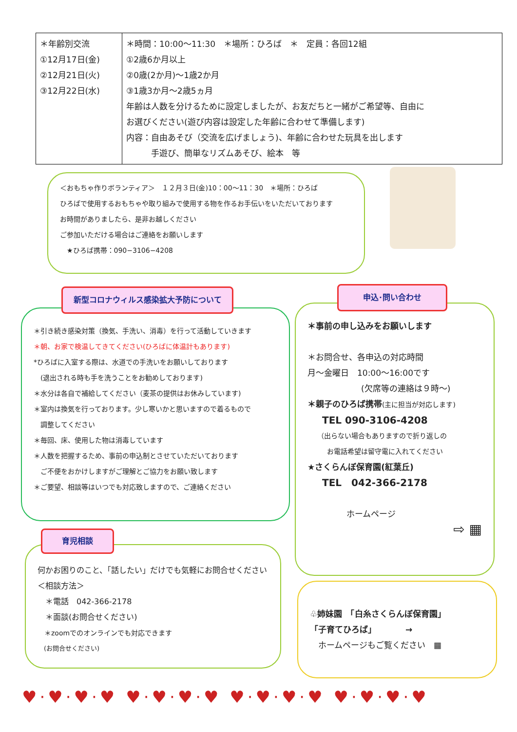| ＊年齢別交流 ①12月17日(金) ②12月21日(火) ③12月22日(水) | ＊時間：10:00～11:30 ＊場所：ひろば ＊ 定員：各回12組 ①2歳6か月以上 ②0歳(2か月)～1歳2か月 ③1歳3か月～2歳5ヵ月 年齢は人数を分けるために設定しましたが、お友だちと一緒がご希望等、自由に お選びください(遊び内容は設定した年齢に合わせて準備します) 内容：自由あそび（交流を広げましょう)、年齢に合わせた玩具を出します 手遊び、簡単なリズムあそび、絵本 等 |
＜おもちゃ作りボランティア＞　１２月３日(金)10：00～11：30　＊場所：ひろば
ひろばで使用するおもちゃや取り組みで使用する物を作るお手伝いをいただいております
お時間がありましたら、是非お越しください
ご参加いただける場合はご連絡をお願いします
　★ひろば携帯：090−3106−4208
＊引き続き感染対策（換気、手洗い、消毒）を行って活動していきます
＊朝、お家で検温してきてください(ひろばに体温計もあります)
*ひろばに入室する際は、水道での手洗いをお願いしております
　(退出される時も手を洗うことをお勧めしております)
＊水分は各自で補給してください（麦茶の提供はお休みしています)
＊室内は換気を行っております。少し寒いかと思いますので着るもので
　調整してください
＊毎回、床、使用した物は消毒しています
＊人数を把握するため、事前の申込制とさせていただいております
　ご不便をおかけしますがご理解とご協力をお願い致します
＊ご要望、相談等はいつでも対応致しますので、ご連絡ください
新型コロナウィルス感染拡大予防について
＊事前の申し込みをお願いします
＊お問合せ、各申込の対応時間
月～金曜日　10:00～16:00です
(欠席等の連絡は９時～)
＊親子のひろば携帯(主に担当が対応します)
TEL 090-3106-4208
（出らない場合もありますので折り返しの
お電話希望は留守電に入れてください
★さくらんぼ保育園(紅葉丘)
TEL　042-366-2178
ホームページ
⇨ ▦
申込･問い合わせ
何かお困りのこと、「話したい」だけでも気軽にお問合せください
＜相談方法＞
　＊電話　042-366-2178
　＊面談(お問合せください)
　＊zoomでのオンラインでも対応できます
　(お問合せください)
育児相談
♧姉妹園　「白糸さくらんぼ保育園」
「子育てひろば」　　　　→
　ホームページもご覧ください　▦
♥·♥·♥·♥ ♥·♥·♥·♥ ♥·♥·♥·♥ ♥·♥·♥·♥